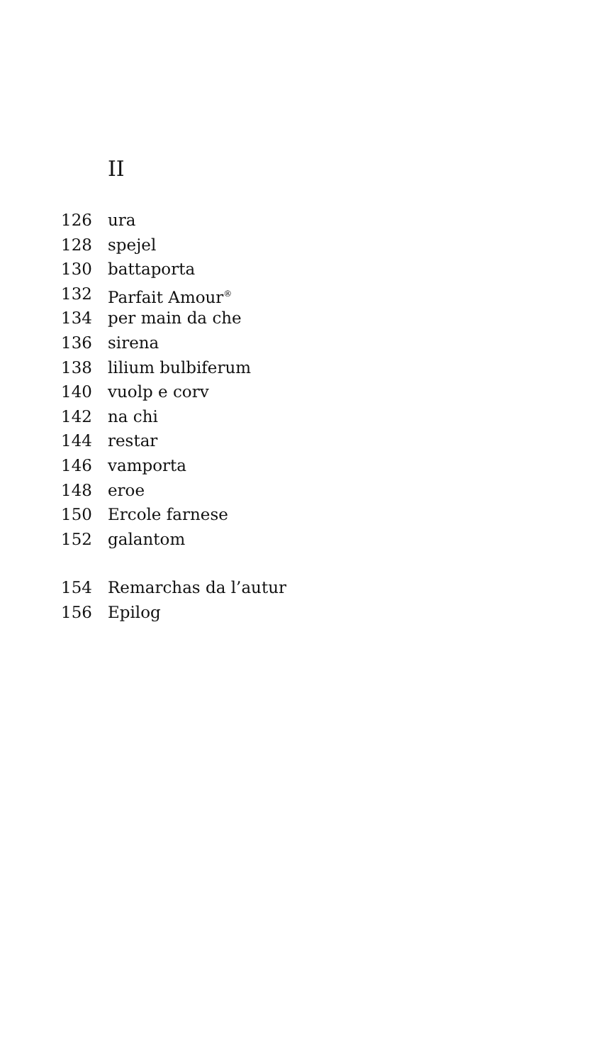II
126 ura
128 spejel
130 battaporta
132 Parfait Amour<sup>®</sup>
134 per main da che
136 sirena
138 lilium bulbiferum
140 vuolp e corv
142 na chi
144 restar
146 vamporta
148 eroe
150 Ercole farnese
152 galantom
154 Remarchas da l’autur
156 Epilog